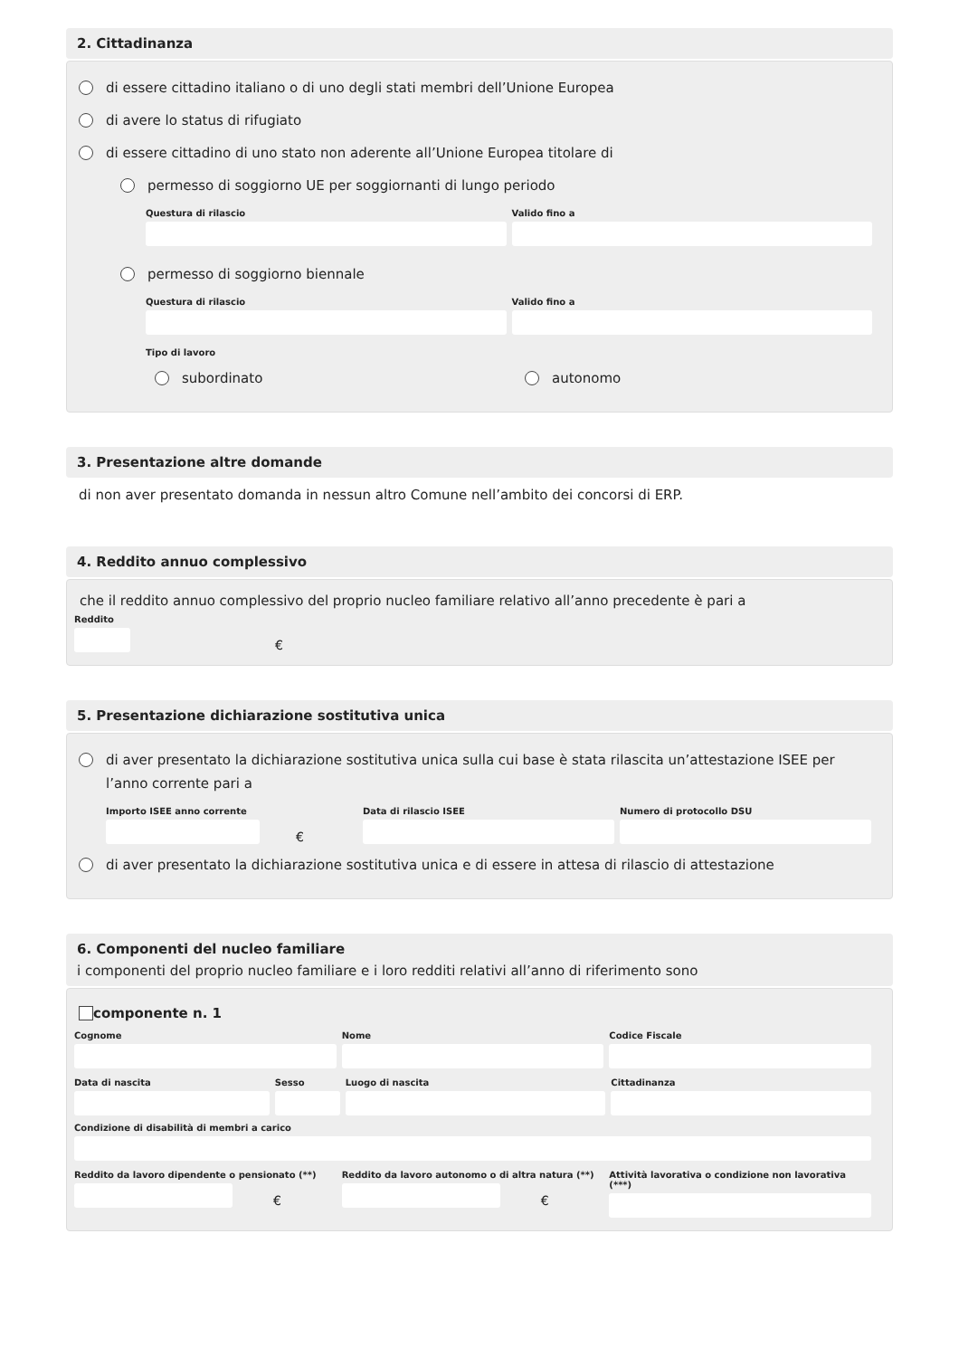2. Cittadinanza
di essere cittadino italiano o di uno degli stati membri dell’Unione Europea
di avere lo status di rifugiato
di essere cittadino di uno stato non aderente all’Unione Europea titolare di
permesso di soggiorno UE per soggiornanti di lungo periodo
Questura di rilascio Valido fino a
permesso di soggiorno biennale
Questura di rilascio Valido fino a
Tipo di lavoro
subordinato autonomo
3. Presentazione altre domande
di non aver presentato domanda in nessun altro Comune nell’ambito dei concorsi di ERP.
4. Reddito annuo complessivo
che il reddito annuo complessivo del proprio nucleo familiare relativo all’anno precedente è pari a
Reddito
€
5. Presentazione dichiarazione sostitutiva unica
di aver presentato la dichiarazione sostitutiva unica sulla cui base è stata rilascita un’attestazione ISEE per l’anno corrente pari a
Importo ISEE anno corrente
€
Data di rilascio ISEE Numero di protocollo DSU
di aver presentato la dichiarazione sostitutiva unica e di essere in attesa di rilascio di attestazione
6. Componenti del nucleo familiare
i componenti del proprio nucleo familiare e i loro redditi relativi all’anno di riferimento sono
componente n. 1
Cognome Nome Codice Fiscale
Data di nascita Sesso Luogo di nascita Cittadinanza
Condizione di disabilità di membri a carico
Reddito da lavoro dipendente o pensionato (**)
€
Reddito da lavoro autonomo o di altra natura (**)
€
Attività lavorativa o condizione non lavorativa (***)